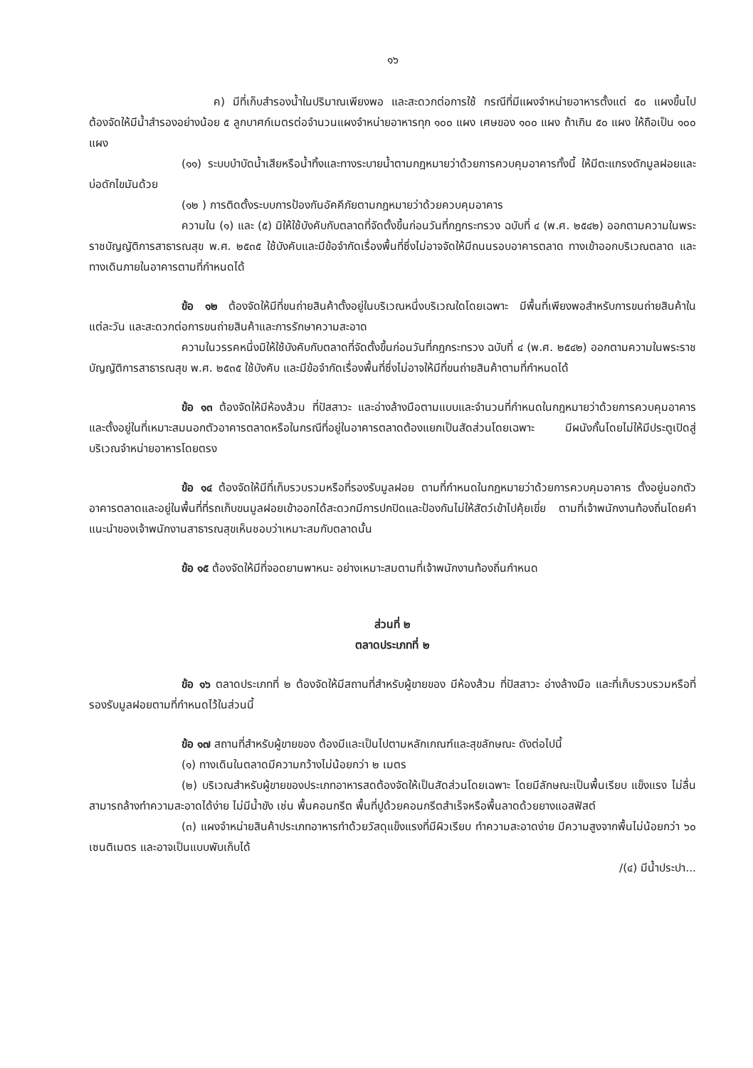๑๖
ค) มีที่เก็บสำรองน้ำในปริมาณเพียงพอ และสะดวกต่อการใช้ กรณีที่มีแผงจำหน่ายอาหารตั้งแต่ ๕๐ แผงขึ้นไป ต้องจัดให้มีน้ำสำรองอย่างน้อย ๕ ลูกบาศก์เมตรต่อจำนวนแผงจำหน่ายอาหารทุก ๑๐๐ แผง เศษของ ๑๐๐ แผง ถ้าเกิน ๕๐ แผง ให้ถือเป็น ๑๐๐ แผง
(๑๑) ระบบบำบัดน้ำเสียหรือน้ำทิ้งและทางระบายน้ำตามกฎหมายว่าด้วยการควบคุมอาคารทั้งนี้ ให้มีตะแกรงดักมูลฝอยและบ่อดักไขมันด้วย
(๑๒ ) การติดตั้งระบบการป้องกันอัคคีภัยตามกฎหมายว่าด้วยควบคุมอาคาร
ความใน (๑) และ (๕) มิให้ใช้บังคับกับตลาดที่จัดตั้งขึ้นก่อนวันที่กฎกระทรวง ฉบับที่ ๔ (พ.ศ. ๒๕๔๒) ออกตามความในพระราชบัญญัติการสาธารณสุข พ.ศ. ๒๕๓๕ ใช้บังคับและมีข้อจำกัดเรื่องพื้นที่ซึ่งไม่อาจจัดให้มีถนนรอบอาคารตลาด ทางเข้าออกบริเวณตลาด และทางเดินภายในอาคารตามที่กำหนดได้
ข้อ ๑๒ ต้องจัดให้มีที่ขนถ่ายสินค้าตั้งอยู่ในบริเวณหนึ่งบริเวณใดโดยเฉพาะ มีพื้นที่เพียงพอสำหรับการขนถ่ายสินค้าในแต่ละวัน และสะดวกต่อการขนถ่ายสินค้าและการรักษาความสะอาด
ความในวรรคหนึ่งมิให้ใช้บังคับกับตลาดที่จัดตั้งขึ้นก่อนวันที่กฎกระทรวง ฉบับที่ ๔ (พ.ศ. ๒๕๔๒) ออกตามความในพระราชบัญญัติการสาธารณสุข พ.ศ. ๒๕๓๕ ใช้บังคับ และมีข้อจำกัดเรื่องพื้นที่ซึ่งไม่อาจให้มีที่ขนถ่ายสินค้าตามที่กำหนดได้
ข้อ ๑๓ ต้องจัดให้มีห้องส้วม ที่ปัสสาวะ และอ่างล้างมือตามแบบและจำนวนที่กำหนดในกฎหมายว่าด้วยการควบคุมอาคาร และตั้งอยู่ในที่เหมาะสมนอกตัวอาคารตลาดหรือในกรณีที่อยู่ในอาคารตลาดต้องแยกเป็นสัดส่วนโดยเฉพาะ มีผนังกั้นโดยไม่ให้มีประตูเปิดสู่บริเวณจำหน่ายอาหารโดยตรง
ข้อ ๑๔ ต้องจัดให้มีที่เก็บรวบรวมหรือที่รองรับมูลฝอย ตามที่กำหนดในกฎหมายว่าด้วยการควบคุมอาคาร ตั้งอยู่นอกตัวอาคารตลาดและอยู่ในพื้นที่ที่รถเก็บขนมูลฝอยเข้าออกได้สะดวกมีการปกปิดและป้องกันไม่ให้สัตว์เข้าไปคุ้ยเขี่ย ตามที่เจ้าพนักงานท้องถิ่นโดยคำแนะนำของเจ้าพนักงานสาธารณสุขเห็นชอบว่าเหมาะสมกับตลาดนั้น
ข้อ ๑๕ ต้องจัดให้มีที่จอดยานพาหนะ อย่างเหมาะสมตามที่เจ้าพนักงานท้องถิ่นกำหนด
ส่วนที่ ๒
ตลาดประเภทที่ ๒
ข้อ ๑๖ ตลาดประเภทที่ ๒ ต้องจัดให้มีสถานที่สำหรับผู้ขายของ มีห้องส้วม ที่ปัสสาวะ อ่างล้างมือ และที่เก็บรวบรวมหรือที่รองรับมูลฝอยตามที่กำหนดไว้ในส่วนนี้
ข้อ ๑๗ สถานที่สำหรับผู้ขายของ ต้องมีและเป็นไปตามหลักเกณฑ์และสุขลักษณะ ดังต่อไปนี้
(๑) ทางเดินในตลาดมีความกว้างไม่น้อยกว่า ๒ เมตร
(๒) บริเวณสำหรับผู้ขายของประเภทอาหารสดต้องจัดให้เป็นสัดส่วนโดยเฉพาะ โดยมีลักษณะเป็นพื้นเรียบ แข็งแรง ไม่ลื่น สามารถล้างทำความสะอาดได้ง่าย ไม่มีน้ำขัง เช่น พื้นคอนกรีต พื้นที่ปูด้วยคอนกรีตสำเร็จหรือพื้นลาดด้วยยางแอสฟัสต์
(๓) แผงจำหน่ายสินค้าประเภทอาหารทำด้วยวัสดุแข็งแรงที่มีผิวเรียบ ทำความสะอาดง่าย มีความสูงจากพื้นไม่น้อยกว่า ๖๐ เซนติเมตร และอาจเป็นแบบพับเก็บได้
/(๔) มีน้ำประปา...